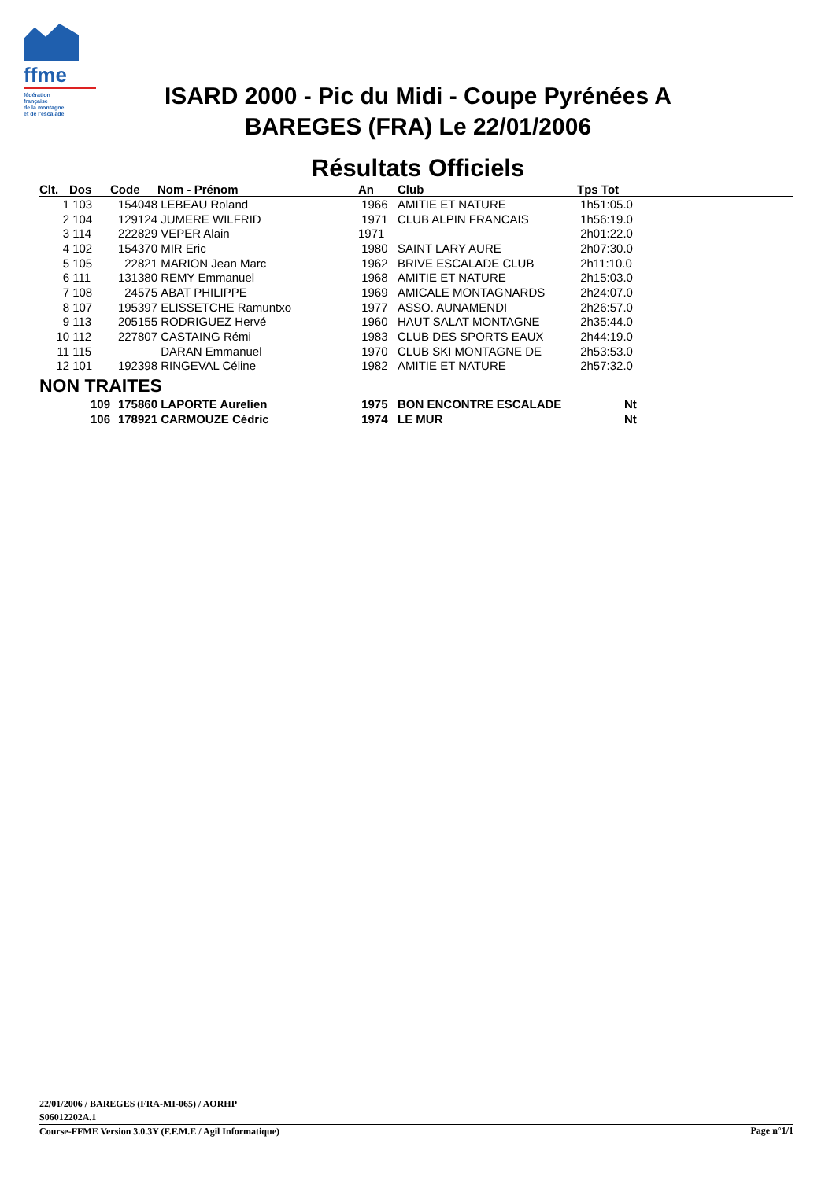ffme
fédération
française
de la montagne
et de l'escalade
ISARD 2000 - Pic du Midi - Coupe Pyrénées A
BAREGES (FRA) Le 22/01/2006
Résultats Officiels
| Clt. | Dos | Code | Nom - Prénom | An | Club | Tps Tot |
| --- | --- | --- | --- | --- | --- | --- |
| 1 | 103 | 154048 | LEBEAU Roland | 1966 | AMITIE ET NATURE | 1h51:05.0 |
| 2 | 104 | 129124 | JUMERE WILFRID | 1971 | CLUB ALPIN FRANCAIS | 1h56:19.0 |
| 3 | 114 | 222829 | VEPER Alain | 1971 | | 2h01:22.0 |
| 4 | 102 | 154370 | MIR Eric | 1980 | SAINT LARY AURE | 2h07:30.0 |
| 5 | 105 | 22821 | MARION Jean Marc | 1962 | BRIVE ESCALADE CLUB | 2h11:10.0 |
| 6 | 111 | 131380 | REMY Emmanuel | 1968 | AMITIE ET NATURE | 2h15:03.0 |
| 7 | 108 | 24575 | ABAT PHILIPPE | 1969 | AMICALE MONTAGNARDS | 2h24:07.0 |
| 8 | 107 | 195397 | ELISSETCHE Ramuntxo | 1977 | ASSO. AUNAMENDI | 2h26:57.0 |
| 9 | 113 | 205155 | RODRIGUEZ Hervé | 1960 | HAUT SALAT MONTAGNE | 2h35:44.0 |
| 10 | 112 | 227807 | CASTAING Rémi | 1983 | CLUB DES SPORTS EAUX | 2h44:19.0 |
| 11 | 115 | | DARAN Emmanuel | 1970 | CLUB SKI MONTAGNE DE | 2h53:53.0 |
| 12 | 101 | 192398 | RINGEVAL Céline | 1982 | AMITIE ET NATURE | 2h57:32.0 |
| NON TRAITES | | | | | | |
| | 109 | 175860 | LAPORTE Aurelien | 1975 | BON ENCONTRE ESCALADE | Nt |
| | 106 | 178921 | CARMOUZE Cédric | 1974 | LE MUR | Nt |
22/01/2006 / BAREGES (FRA-MI-065) / AORHP
Page n°1/1 S06012202A.1
Course-FFME Version 3.0.3Y (F.F.M.E / Agil Informatique)